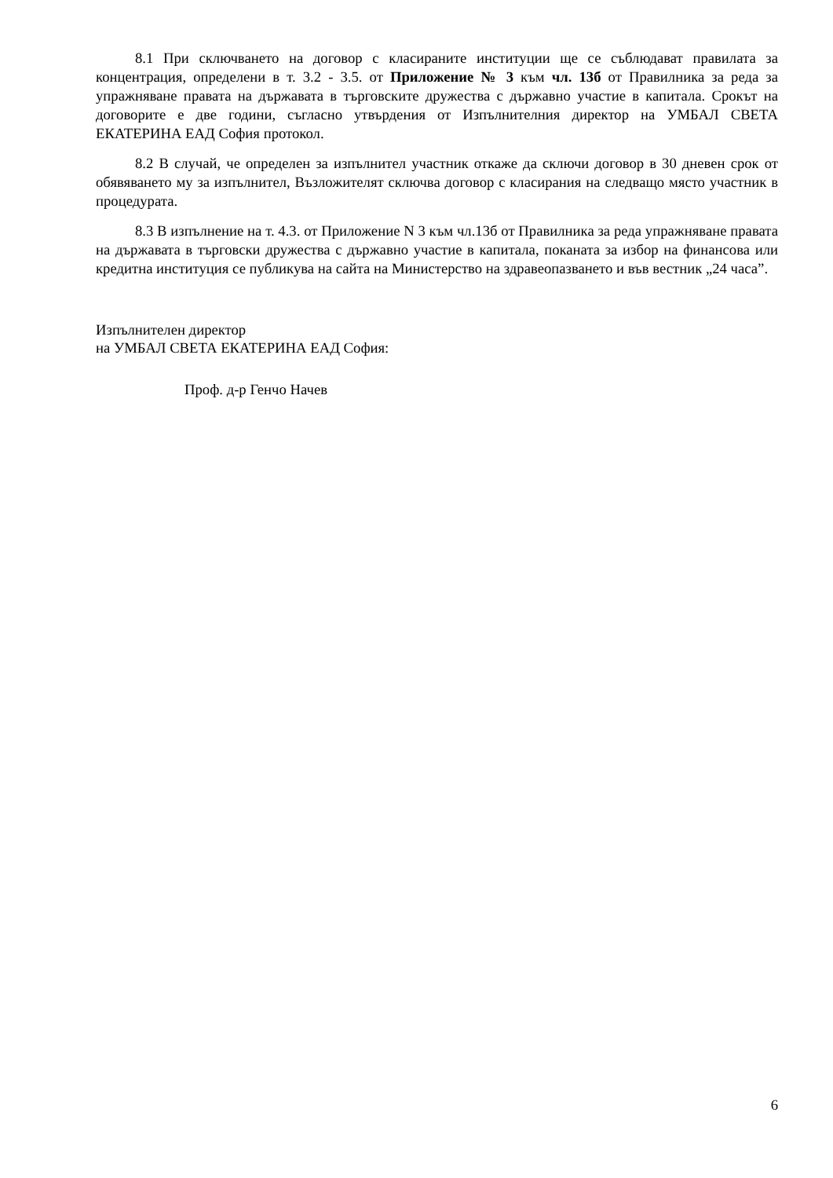8.1 При сключването на договор с класираните институции ще се съблюдават правилата за концентрация, определени в т. 3.2 - 3.5. от Приложение № 3 към чл. 13б от Правилника за реда за упражняване правата на държавата в търговските дружества с държавно участие в капитала. Срокът на договорите е две години, съгласно утвърдения от Изпълнителния директор на УМБАЛ СВЕТА ЕКАТЕРИНА ЕАД София протокол.
8.2 В случай, че определен за изпълнител участник откаже да сключи договор в 30 дневен срок от обявяването му за изпълнител, Възложителят сключва договор с класирания на следващо място участник в процедурата.
8.3 В изпълнение на т. 4.3. от Приложение N 3 към чл.13б от Правилника за реда упражняване правата на държавата в търговски дружества с държавно участие в капитала, поканата за избор на финансова или кредитна институция се публикува на сайта на Министерство на здравеопазването и във вестник „24 часа”.
Изпълнителен директор
на УМБАЛ СВЕТА ЕКАТЕРИНА ЕАД София:
Проф. д-р Генчо Начев
6